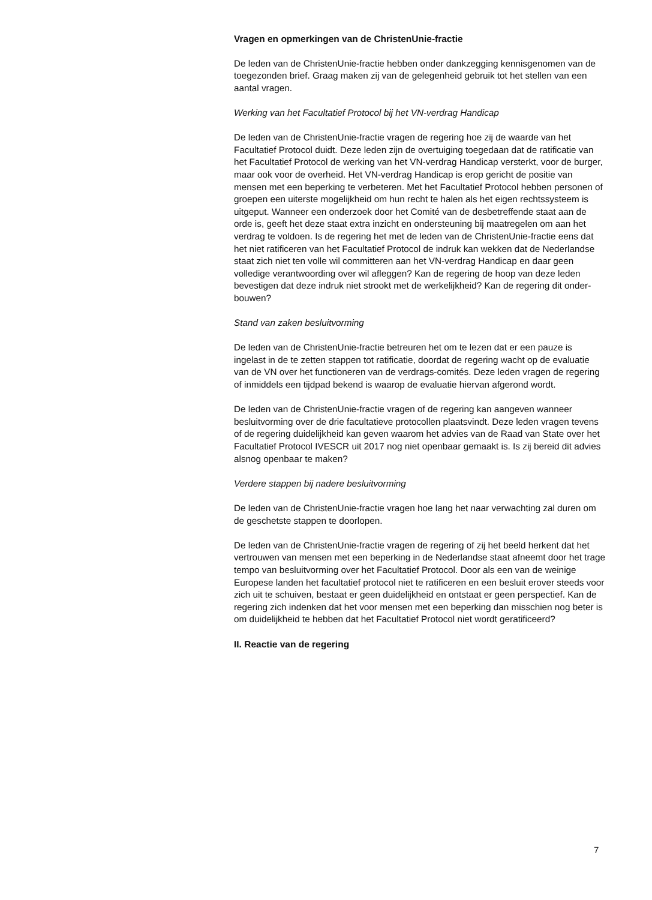Vragen en opmerkingen van de ChristenUnie-fractie
De leden van de ChristenUnie-fractie hebben onder dankzegging kennisgenomen van de toegezonden brief. Graag maken zij van de gelegenheid gebruik tot het stellen van een aantal vragen.
Werking van het Facultatief Protocol bij het VN-verdrag Handicap
De leden van de ChristenUnie-fractie vragen de regering hoe zij de waarde van het Facultatief Protocol duidt. Deze leden zijn de overtuiging toegedaan dat de ratificatie van het Facultatief Protocol de werking van het VN-verdrag Handicap versterkt, voor de burger, maar ook voor de overheid. Het VN-verdrag Handicap is erop gericht de positie van mensen met een beperking te verbeteren. Met het Facultatief Protocol hebben personen of groepen een uiterste mogelijkheid om hun recht te halen als het eigen rechtssysteem is uitgeput. Wanneer een onderzoek door het Comité van de desbetreffende staat aan de orde is, geeft het deze staat extra inzicht en ondersteuning bij maatregelen om aan het verdrag te voldoen. Is de regering het met de leden van de ChristenUnie-fractie eens dat het niet ratificeren van het Facultatief Protocol de indruk kan wekken dat de Nederlandse staat zich niet ten volle wil committeren aan het VN-verdrag Handicap en daar geen volledige verantwoording over wil afleggen? Kan de regering de hoop van deze leden bevestigen dat deze indruk niet strookt met de werkelijkheid? Kan de regering dit onder-bouwen?
Stand van zaken besluitvorming
De leden van de ChristenUnie-fractie betreuren het om te lezen dat er een pauze is ingelast in de te zetten stappen tot ratificatie, doordat de regering wacht op de evaluatie van de VN over het functioneren van de verdrags-comités. Deze leden vragen de regering of inmiddels een tijdpad bekend is waarop de evaluatie hiervan afgerond wordt.
De leden van de ChristenUnie-fractie vragen of de regering kan aangeven wanneer besluitvorming over de drie facultatieve protocollen plaatsvindt. Deze leden vragen tevens of de regering duidelijkheid kan geven waarom het advies van de Raad van State over het Facultatief Protocol IVESCR uit 2017 nog niet openbaar gemaakt is. Is zij bereid dit advies alsnog openbaar te maken?
Verdere stappen bij nadere besluitvorming
De leden van de ChristenUnie-fractie vragen hoe lang het naar verwachting zal duren om de geschetste stappen te doorlopen.
De leden van de ChristenUnie-fractie vragen de regering of zij het beeld herkent dat het vertrouwen van mensen met een beperking in de Nederlandse staat afneemt door het trage tempo van besluitvorming over het Facultatief Protocol. Door als een van de weinige Europese landen het facultatief protocol niet te ratificeren en een besluit erover steeds voor zich uit te schuiven, bestaat er geen duidelijkheid en ontstaat er geen perspectief. Kan de regering zich indenken dat het voor mensen met een beperking dan misschien nog beter is om duidelijkheid te hebben dat het Facultatief Protocol niet wordt geratificeerd?
II. Reactie van de regering
7